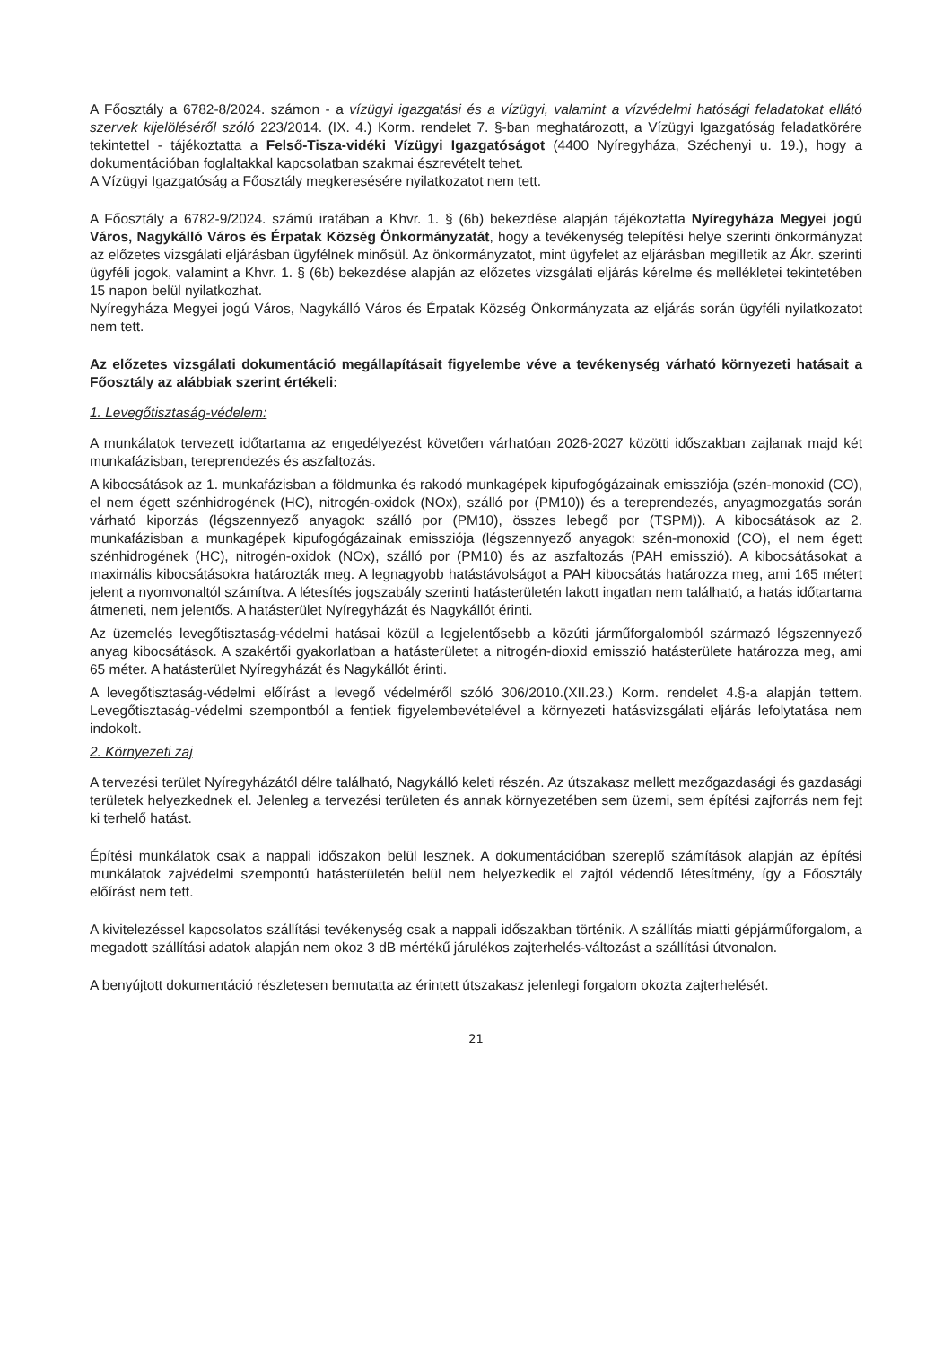A Főosztály a 6782-8/2024. számon - a vízügyi igazgatási és a vízügyi, valamint a vízvédelmi hatósági feladatokat ellátó szervek kijelöléséről szóló 223/2014. (IX. 4.) Korm. rendelet 7. §-ban meghatározott, a Vízügyi Igazgatóság feladatkörére tekintettel - tájékoztatta a Felső-Tisza-vidéki Vízügyi Igazgatóságot (4400 Nyíregyháza, Széchenyi u. 19.), hogy a dokumentációban foglaltakkal kapcsolatban szakmai észrevételt tehet.
A Vízügyi Igazgatóság a Főosztály megkeresésére nyilatkozatot nem tett.
A Főosztály a 6782-9/2024. számú iratában a Khvr. 1. § (6b) bekezdése alapján tájékoztatta Nyíregyháza Megyei jogú Város, Nagykálló Város és Érpatak Község Önkormányzatát, hogy a tevékenység telepítési helye szerinti önkormányzat az előzetes vizsgálati eljárásban ügyfélnek minősül. Az önkormányzatot, mint ügyfelet az eljárásban megilletik az Ákr. szerinti ügyféli jogok, valamint a Khvr. 1. § (6b) bekezdése alapján az előzetes vizsgálati eljárás kérelme és mellékletei tekintetében 15 napon belül nyilatkozhat.
Nyíregyháza Megyei jogú Város, Nagykálló Város és Érpatak Község Önkormányzata az eljárás során ügyféli nyilatkozatot nem tett.
Az előzetes vizsgálati dokumentáció megállapításait figyelembe véve a tevékenység várható környezeti hatásait a Főosztály az alábbiak szerint értékeli:
1. Levegőtisztaság-védelem:
A munkálatok tervezett időtartama az engedélyezést követően várhatóan 2026-2027 közötti időszakban zajlanak majd két munkafázisban, tereprendezés és aszfaltozás.
A kibocsátások az 1. munkafázisban a földmunka és rakodó munkagépek kipufogógázainak emissziója (szén-monoxid (CO), el nem égett szénhidrogének (HC), nitrogén-oxidok (NOx), szálló por (PM10)) és a tereprendezés, anyagmozgatás során várható kiporzás (légszennyező anyagok: szálló por (PM10), összes lebegő por (TSPM)). A kibocsátások az 2. munkafázisban a munkagépek kipufogógázainak emissziója (légszennyező anyagok: szén-monoxid (CO), el nem égett szénhidrogének (HC), nitrogén-oxidok (NOx), szálló por (PM10) és az aszfaltozás (PAH emisszió). A kibocsátásokat a maximális kibocsátásokra határozták meg. A legnagyobb hatástávolságot a PAH kibocsátás határozza meg, ami 165 métert jelent a nyomvonaltól számítva. A létesítés jogszabály szerinti hatásterületén lakott ingatlan nem található, a hatás időtartama átmeneti, nem jelentős. A hatásterület Nyíregyházát és Nagykállót érinti.
Az üzemelés levegőtisztaság-védelmi hatásai közül a legjelentősebb a közúti járműforgalomból származó légszennyező anyag kibocsátások. A szakértői gyakorlatban a hatásterületet a nitrogén-dioxid emisszió hatásterülete határozza meg, ami 65 méter. A hatásterület Nyíregyházát és Nagykállót érinti.
A levegőtisztaság-védelmi előírást a levegő védelméről szóló 306/2010.(XII.23.) Korm. rendelet 4.§-a alapján tettem. Levegőtisztaság-védelmi szempontból a fentiek figyelembevételével a környezeti hatásvizsgálati eljárás lefolytatása nem indokolt.
2. Környezeti zaj
A tervezési terület Nyíregyházától délre található, Nagykálló keleti részén. Az útszakasz mellett mezőgazdasági és gazdasági területek helyezkednek el. Jelenleg a tervezési területen és annak környezetében sem üzemi, sem építési zajforrás nem fejt ki terhelő hatást.
Építési munkálatok csak a nappali időszakon belül lesznek. A dokumentációban szereplő számítások alapján az építési munkálatok zajvédelmi szempontú hatásterületén belül nem helyezkedik el zajtól védendő létesítmény, így a Főosztály előírást nem tett.
A kivitelezéssel kapcsolatos szállítási tevékenység csak a nappali időszakban történik. A szállítás miatti gépjárműforgalom, a megadott szállítási adatok alapján nem okoz 3 dB mértékű járulékos zajterhelés-változást a szállítási útvonalon.
A benyújtott dokumentáció részletesen bemutatta az érintett útszakasz jelenlegi forgalom okozta zajterhelését.
21